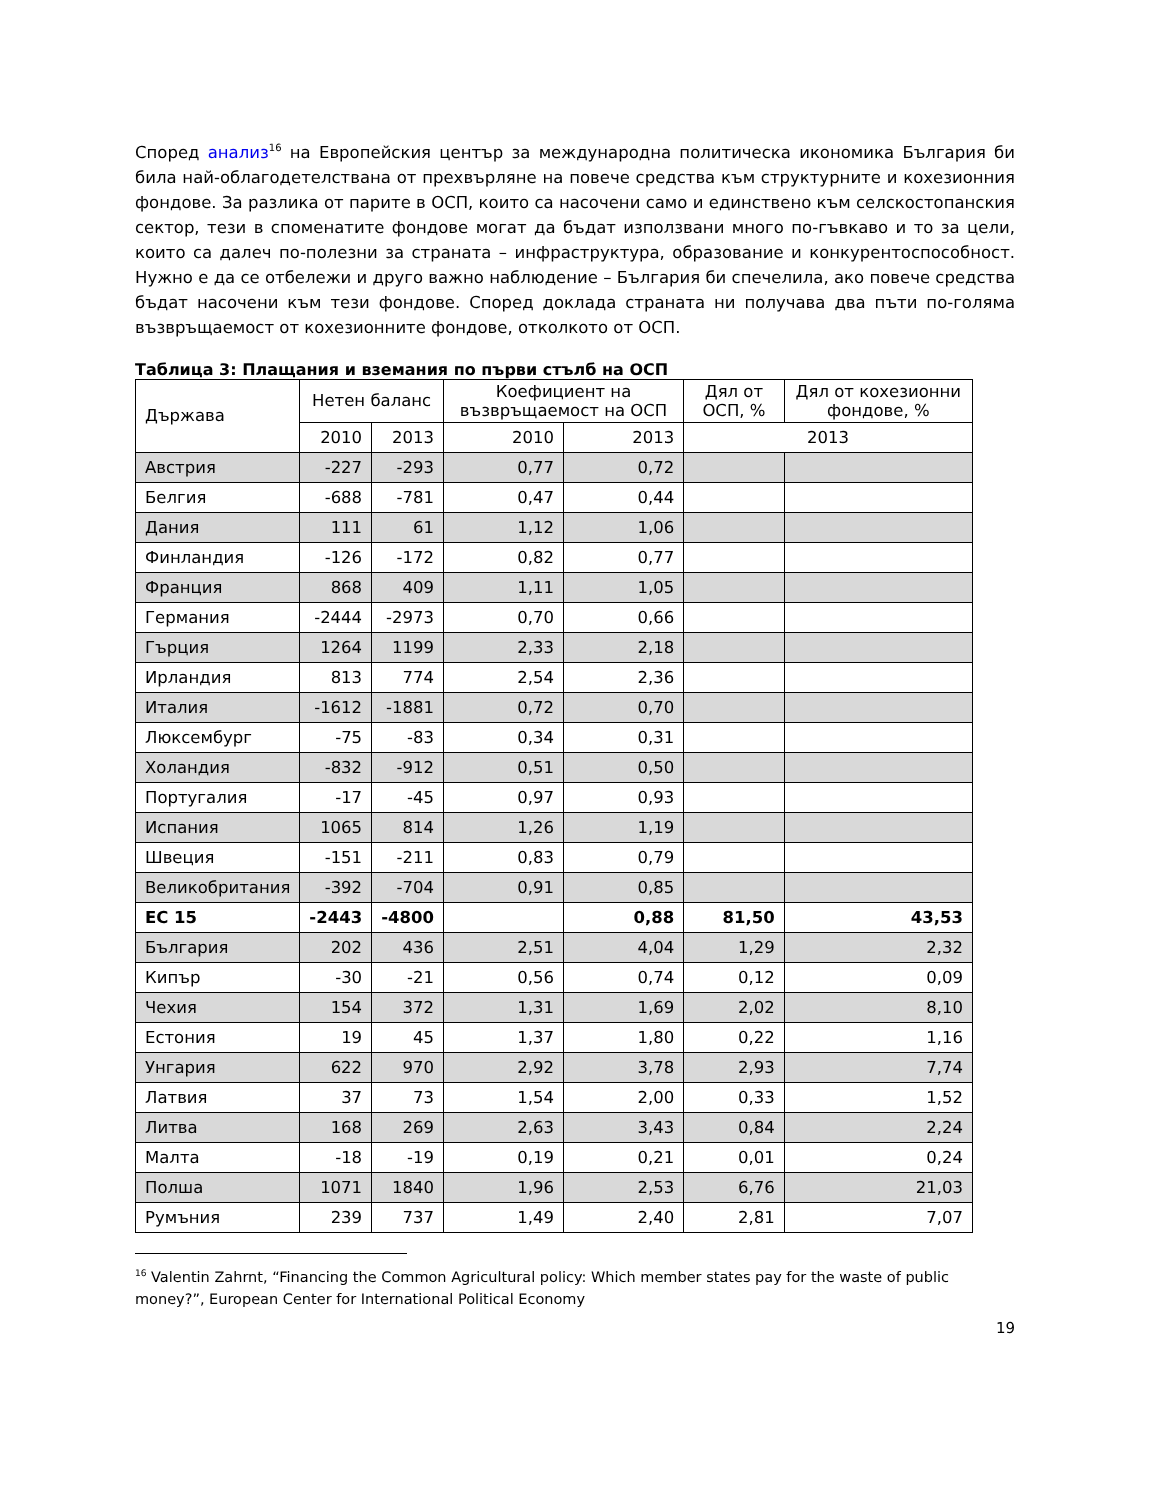Според анализ<sup>16</sup> на Европейския център за международна политическа икономика България би била най-облагодетелствана от прехвърляне на повече средства към структурните и кохезионния фондове. За разлика от парите в ОСП, които са насочени само и единствено към селскостопанския сектор, тези в споменатите фондове могат да бъдат използвани много по-гъвкаво и то за цели, които са далеч по-полезни за страната – инфраструктура, образование и конкурентоспособност. Нужно е да се отбележи и друго важно наблюдение – България би спечелила, ако повече средства бъдат насочени към тези фондове. Според доклада страната ни получава два пъти по-голяма възвръщаемост от кохезионните фондове, отколкото от ОСП.
Таблица 3: Плащания и вземания по първи стълб на ОСП
| Държава | Нетен баланс | | Коефициент на възвръщаемост на ОСП | | Дял от ОСП, % | Дял от кохезионни фондове, % |
| --- | --- | --- | --- | --- | --- | --- |
| | 2010 | 2013 | 2010 | 2013 | 2013 | |
| Австрия | -227 | -293 | 0,77 | 0,72 | | |
| Белгия | -688 | -781 | 0,47 | 0,44 | | |
| Дания | 111 | 61 | 1,12 | 1,06 | | |
| Финландия | -126 | -172 | 0,82 | 0,77 | | |
| Франция | 868 | 409 | 1,11 | 1,05 | | |
| Германия | -2444 | -2973 | 0,70 | 0,66 | | |
| Гърция | 1264 | 1199 | 2,33 | 2,18 | | |
| Ирландия | 813 | 774 | 2,54 | 2,36 | | |
| Италия | -1612 | -1881 | 0,72 | 0,70 | | |
| Люксембург | -75 | -83 | 0,34 | 0,31 | | |
| Холандия | -832 | -912 | 0,51 | 0,50 | | |
| Португалия | -17 | -45 | 0,97 | 0,93 | | |
| Испания | 1065 | 814 | 1,26 | 1,19 | | |
| Швеция | -151 | -211 | 0,83 | 0,79 | | |
| Великобритания | -392 | -704 | 0,91 | 0,85 | | |
| ЕС 15 | -2443 | -4800 | | 0,88 | 81,50 | 43,53 |
| България | 202 | 436 | 2,51 | 4,04 | 1,29 | 2,32 |
| Кипър | -30 | -21 | 0,56 | 0,74 | 0,12 | 0,09 |
| Чехия | 154 | 372 | 1,31 | 1,69 | 2,02 | 8,10 |
| Естония | 19 | 45 | 1,37 | 1,80 | 0,22 | 1,16 |
| Унгария | 622 | 970 | 2,92 | 3,78 | 2,93 | 7,74 |
| Латвия | 37 | 73 | 1,54 | 2,00 | 0,33 | 1,52 |
| Литва | 168 | 269 | 2,63 | 3,43 | 0,84 | 2,24 |
| Малта | -18 | -19 | 0,19 | 0,21 | 0,01 | 0,24 |
| Полша | 1071 | 1840 | 1,96 | 2,53 | 6,76 | 21,03 |
| Румъния | 239 | 737 | 1,49 | 2,40 | 2,81 | 7,07 |
<sup>16</sup> Valentin Zahrnt, “Financing the Common Agricultural policy: Which member states pay for the waste of public money?”, European Center for International Political Economy
19